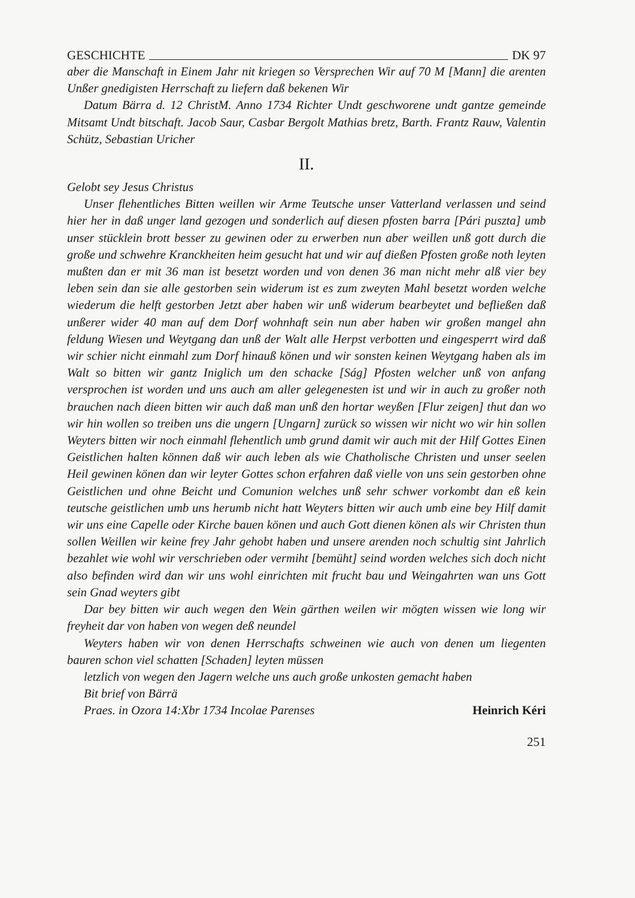GESCHICHTE DK 97
aber die Manschaft in Einem Jahr nit kriegen so Versprechen Wir auf 70 M [Mann] die arenten Unßer gnedigisten Herrschaft zu liefern daß bekenen Wir
Datum Bärra d. 12 ChristM. Anno 1734 Richter Undt geschworene undt gantze gemeinde Mitsamt Undt bitschaft. Jacob Saur, Casbar Bergolt Mathias bretz, Barth. Frantz Rauw, Valentin Schütz, Sebastian Uricher
II.
Gelobt sey Jesus Christus
Unser flehentliches Bitten weillen wir Arme Teutsche unser Vatterland verlassen und seind hier her in daß unger land gezogen und sonderlich auf diesen pfosten barra [Pári puszta] umb unser stücklein brott besser zu gewinen oder zu erwerben nun aber weillen unß gott durch die große und schwehre Kranckheiten heim gesucht hat und wir auf dießen Pfosten große noth leyten mußten dan er mit 36 man ist besetzt worden und von denen 36 man nicht mehr alß vier bey leben sein dan sie alle gestorben sein widerum ist es zum zweyten Mahl besetzt worden welche wiederum die helft gestorben Jetzt aber haben wir unß widerum bearbeytet und befließen daß unßerer wider 40 man auf dem Dorf wohnhaft sein nun aber haben wir großen mangel ahn feldung Wiesen und Weytgang dan unß der Walt alle Herpst verbotten und eingesperrt wird daß wir schier nicht einmahl zum Dorf hinauß könen und wir sonsten keinen Weytgang haben als im Walt so bitten wir gantz Iniglich um den schacke [Ság] Pfosten welcher unß von anfang versprochen ist worden und uns auch am aller gelegenesten ist und wir in auch zu großer noth brauchen nach dieen bitten wir auch daß man unß den hortar weyßen [Flur zeigen] thut dan wo wir hin wollen so treiben uns die ungern [Ungarn] zurück so wissen wir nicht wo wir hin sollen Weyters bitten wir noch einmahl flehentlich umb grund damit wir auch mit der Hilf Gottes Einen Geistlichen halten können daß wir auch leben als wie Chatholische Christen und unser seelen Heil gewinen könen dan wir leyter Gottes schon erfahren daß vielle von uns sein gestorben ohne Geistlichen und ohne Beicht und Comunion welches unß sehr schwer vorkombt dan eß kein teutsche geistlichen umb uns herumb nicht hatt Weyters bitten wir auch umb eine bey Hilf damit wir uns eine Capelle oder Kirche bauen könen und auch Gott dienen könen als wir Christen thun sollen Weillen wir keine frey Jahr gehobt haben und unsere arenden noch schultig sint Jahrlich bezahlet wie wohl wir verschrieben oder vermiht [bemüht] seind worden welches sich doch nicht also befinden wird dan wir uns wohl einrichten mit frucht bau und Weingahrten wan uns Gott sein Gnad weyters gibt
Dar bey bitten wir auch wegen den Wein gärthen weilen wir mögten wissen wie long wir freyheit dar von haben von wegen deß neundel
Weyters haben wir von denen Herrschafts schweinen wie auch von denen um liegenten bauren schon viel schatten [Schaden] leyten müssen
letzlich von wegen den Jagern welche uns auch große unkosten gemacht haben
Bit brief von Bärrä
Praes. in Ozora 14:Xbr 1734 Incolae Parenses Heinrich Kéri
251